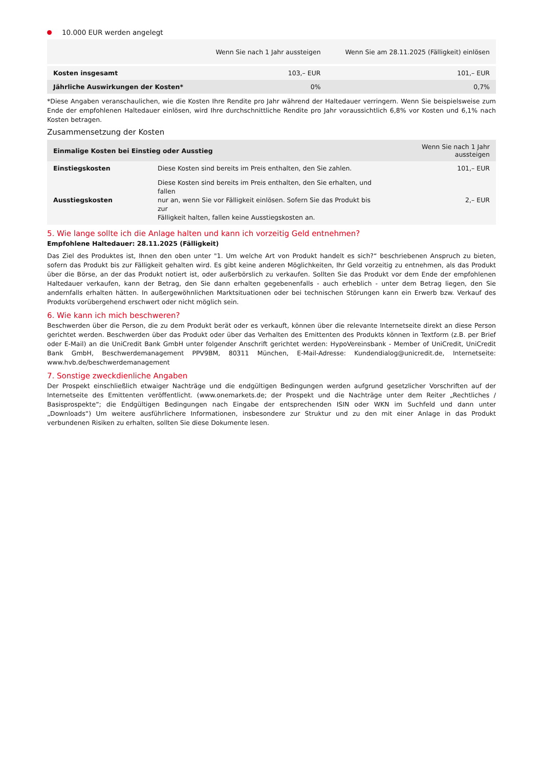10.000 EUR werden angelegt
| | Wenn Sie nach 1 Jahr aussteigen | Wenn Sie am 28.11.2025 (Fälligkeit) einlösen |
| --- | --- | --- |
| Kosten insgesamt | 103,– EUR | 101,– EUR |
| Jährliche Auswirkungen der Kosten* | 0% | 0,7% |
*Diese Angaben veranschaulichen, wie die Kosten Ihre Rendite pro Jahr während der Haltedauer verringern. Wenn Sie beispielsweise zum Ende der empfohlenen Haltedauer einlösen, wird Ihre durchschnittliche Rendite pro Jahr voraussichtlich 6,8% vor Kosten und 6,1% nach Kosten betragen.
Zusammensetzung der Kosten
| Einmalige Kosten bei Einstieg oder Ausstieg | | Wenn Sie nach 1 Jahr aussteigen |
| --- | --- | --- |
| Einstiegskosten | Diese Kosten sind bereits im Preis enthalten, den Sie zahlen. | 101,– EUR |
| Ausstiegskosten | Diese Kosten sind bereits im Preis enthalten, den Sie erhalten, und fallen nur an, wenn Sie vor Fälligkeit einlösen. Sofern Sie das Produkt bis zur Fälligkeit halten, fallen keine Ausstiegskosten an. | 2,– EUR |
5. Wie lange sollte ich die Anlage halten und kann ich vorzeitig Geld entnehmen?
Empfohlene Haltedauer: 28.11.2025 (Fälligkeit)
Das Ziel des Produktes ist, Ihnen den oben unter "1. Um welche Art von Produkt handelt es sich?“ beschriebenen Anspruch zu bieten, sofern das Produkt bis zur Fälligkeit gehalten wird. Es gibt keine anderen Möglichkeiten, Ihr Geld vorzeitig zu entnehmen, als das Produkt über die Börse, an der das Produkt notiert ist, oder außerbörslich zu verkaufen. Sollten Sie das Produkt vor dem Ende der empfohlenen Haltedauer verkaufen, kann der Betrag, den Sie dann erhalten gegebenenfalls - auch erheblich - unter dem Betrag liegen, den Sie andernfalls erhalten hätten. In außergewöhnlichen Marktsituationen oder bei technischen Störungen kann ein Erwerb bzw. Verkauf des Produkts vorübergehend erschwert oder nicht möglich sein.
6. Wie kann ich mich beschweren?
Beschwerden über die Person, die zu dem Produkt berät oder es verkauft, können über die relevante Internetseite direkt an diese Person gerichtet werden. Beschwerden über das Produkt oder über das Verhalten des Emittenten des Produkts können in Textform (z.B. per Brief oder E-Mail) an die UniCredit Bank GmbH unter folgender Anschrift gerichtet werden: HypoVereinsbank - Member of UniCredit, UniCredit Bank GmbH, Beschwerdemanagement PPV9BM, 80311 München, E-Mail-Adresse: Kundendialog@unicredit.de, Internetseite: www.hvb.de/beschwerdemanagement
7. Sonstige zweckdienliche Angaben
Der Prospekt einschließlich etwaiger Nachträge und die endgültigen Bedingungen werden aufgrund gesetzlicher Vorschriften auf der Internetseite des Emittenten veröffentlicht. (www.onemarkets.de; der Prospekt und die Nachträge unter dem Reiter „Rechtliches / Basisprospekte“; die Endgültigen Bedingungen nach Eingabe der entsprechenden ISIN oder WKN im Suchfeld und dann unter „Downloads“) Um weitere ausführlichere Informationen, insbesondere zur Struktur und zu den mit einer Anlage in das Produkt verbundenen Risiken zu erhalten, sollten Sie diese Dokumente lesen.